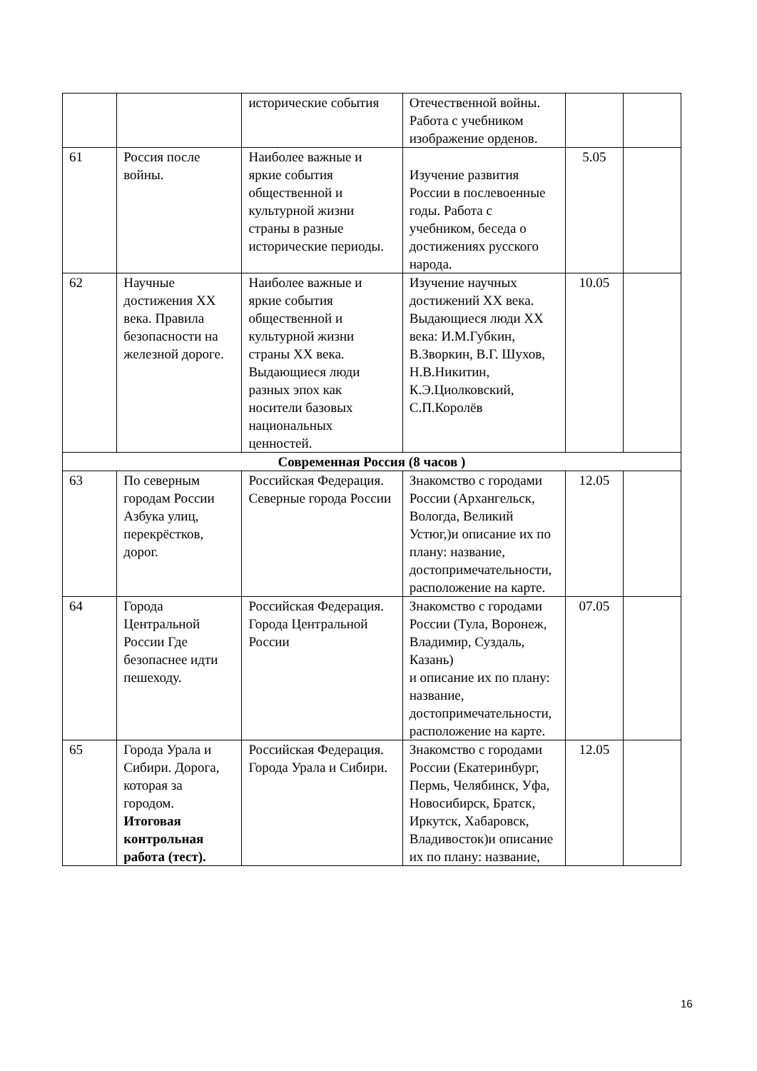| | | исторические события | Отечественной войны. Работа с учебником изображение орденов. | | |
| 61 | Россия после войны. | Наиболее важные и яркие события общественной и культурной жизни страны в разные исторические периоды. | Изучение развития России в послевоенные годы. Работа с учебником, беседа о достижениях русского народа. | 5.05 | |
| 62 | Научные достижения XX века. Правила безопасности на железной дороге. | Наиболее важные и яркие события общественной и культурной жизни страны XX века. Выдающиеся люди разных эпох как носители базовых национальных ценностей. | Изучение научных достижений XX века. Выдающиеся люди XX века: И.М.Губкин, В.Зворкин, В.Г. Шухов, Н.В.Никитин, К.Э.Циолковский, С.П.Королёв | 10.05 | |
| Современная Россия (8 часов ) | | | | | |
| 63 | По северным городам России Азбука улиц, перекрёстков, дорог. | Российская Федерация. Северные города России | Знакомство с городами России (Архангельск, Вологда, Великий Устюг,)и описание их по плану: название, достопримечательности, расположение на карте. | 12.05 | |
| 64 | Города Центральной России Где безопаснее идти пешеходу. | Российская Федерация. Города Центральной России | Знакомство с городами России (Тула, Воронеж, Владимир, Суздаль, Казань) и описание их по плану: название, достопримечательности, расположение на карте. | 07.05 | |
| 65 | Города Урала и Сибири. Дорога, которая за городом. Итоговая контрольная работа (тест). | Российская Федерация. Города Урала и Сибири. | Знакомство с городами России (Екатеринбург, Пермь, Челябинск, Уфа, Новосибирск, Братск, Иркутск, Хабаровск, Владивосток)и описание их по плану: название, | 12.05 | |
16